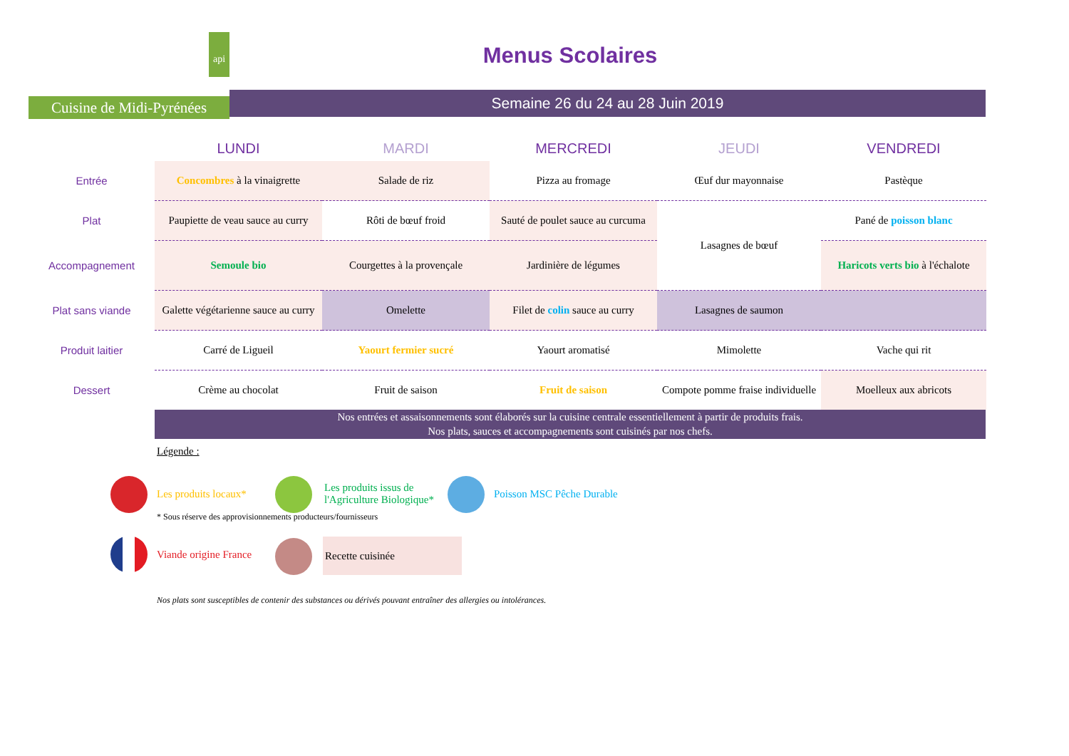api
Cuisine de Midi-Pyrénées
Menus Scolaires
Semaine 26 du 24 au 28 Juin 2019
| | LUNDI | MARDI | MERCREDI | JEUDI | VENDREDI |
| --- | --- | --- | --- | --- | --- |
| Entrée | Concombres à la vinaigrette | Salade de riz | Pizza au fromage | Œuf dur mayonnaise | Pastèque |
| Plat | Paupiette de veau sauce au curry | Rôti de bœuf froid | Sauté de poulet sauce au curcuma | Lasagnes de bœuf | Pané de poisson blanc |
| Accompagnement | Semoule bio | Courgettes à la provençale | Jardinière de légumes | | Haricots verts bio à l'échalote |
| Plat sans viande | Galette végétarienne sauce au curry | Omelette | Filet de colin sauce au curry | Lasagnes de saumon | |
| Produit laitier | Carré de Ligueil | Yaourt fermier sucré | Yaourt aromatisé | Mimolette | Vache qui rit |
| Dessert | Crème au chocolat | Fruit de saison | Fruit de saison | Compote pomme fraise individuelle | Moelleux aux abricots |
Nos entrées et assaisonnements sont élaborés sur la cuisine centrale essentiellement à partir de produits frais.
Nos plats, sauces et accompagnements sont cuisinés par nos chefs.
Légende :
Les produits locaux*
Les produits issus de
l'Agriculture Biologique*
Poisson MSC Pêche Durable
* Sous réserve des approvisionnements producteurs/fournisseurs
Viande origine France
Recette cuisinée
Nos plats sont susceptibles de contenir des substances ou dérivés pouvant entraîner des allergies ou intolérances.